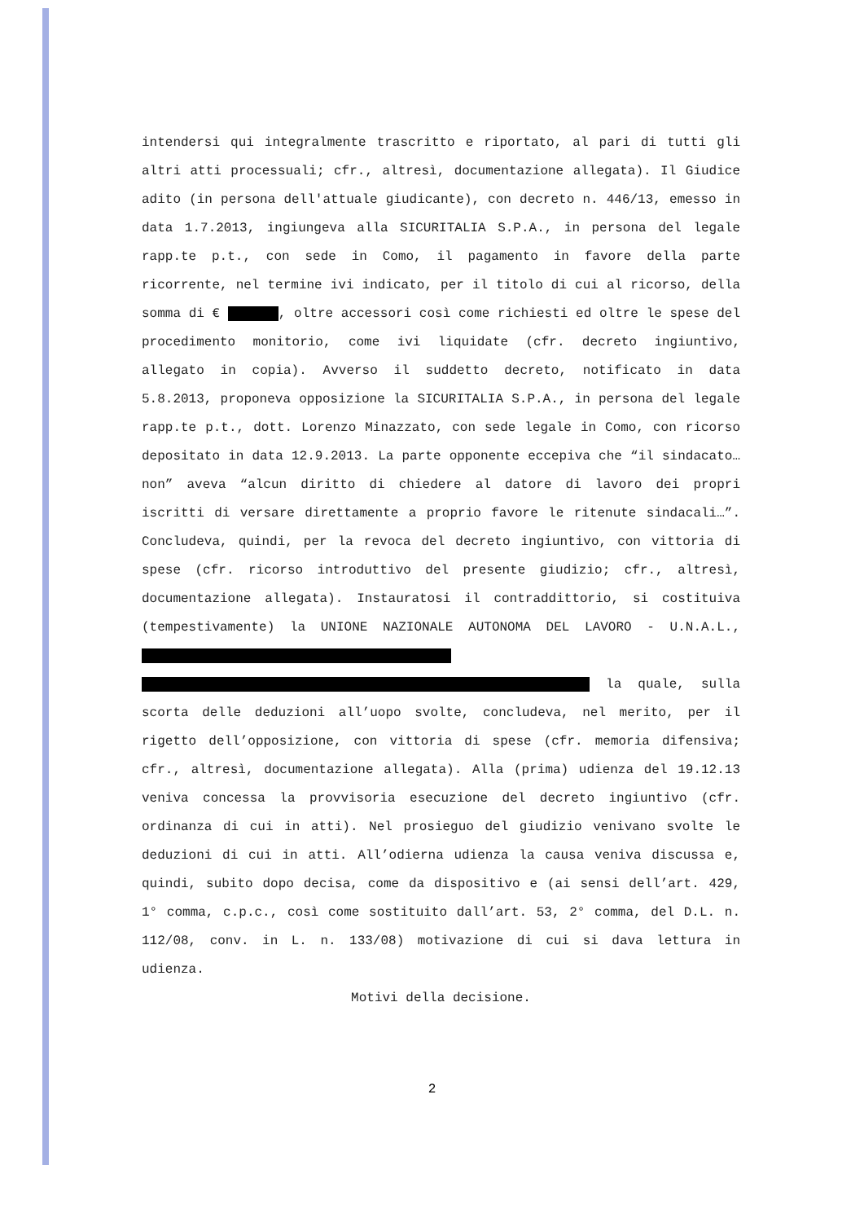intendersi qui integralmente trascritto e riportato, al pari di tutti gli altri atti processuali; cfr., altresì, documentazione allegata). Il Giudice adito (in persona dell'attuale giudicante), con decreto n. 446/13, emesso in data 1.7.2013, ingiungeva alla SICURITALIA S.P.A., in persona del legale rapp.te p.t., con sede in Como, il pagamento in favore della parte ricorrente, nel termine ivi indicato, per il titolo di cui al ricorso, della somma di € , oltre accessori così come richiesti ed oltre le spese del procedimento monitorio, come ivi liquidate (cfr. decreto ingiuntivo, allegato in copia). Avverso il suddetto decreto, notificato in data 5.8.2013, proponeva opposizione la SICURITALIA S.P.A., in persona del legale rapp.te p.t., dott. Lorenzo Minazzato, con sede legale in Como, con ricorso depositato in data 12.9.2013. La parte opponente eccepiva che “il sindacato…non” aveva “alcun diritto di chiedere al datore di lavoro dei propri iscritti di versare direttamente a proprio favore le ritenute sindacali…”. Concludeva, quindi, per la revoca del decreto ingiuntivo, con vittoria di spese (cfr. ricorso introduttivo del presente giudizio; cfr., altresì, documentazione allegata). Instauratosi il contraddittorio, si costituiva (tempestivamente) la UNIONE NAZIONALE AUTONOMA DEL LAVORO - U.N.A.L., la quale, sulla scorta delle deduzioni all’uopo svolte, concludeva, nel merito, per il rigetto dell’opposizione, con vittoria di spese (cfr. memoria difensiva; cfr., altresì, documentazione allegata). Alla (prima) udienza del 19.12.13 veniva concessa la provvisoria esecuzione del decreto ingiuntivo (cfr. ordinanza di cui in atti). Nel prosieguo del giudizio venivano svolte le deduzioni di cui in atti. All’odierna udienza la causa veniva discussa e, quindi, subito dopo decisa, come da dispositivo e (ai sensi dell’art. 429, 1° comma, c.p.c., così come sostituito dall’art. 53, 2° comma, del D.L. n. 112/08, conv. in L. n. 133/08) motivazione di cui si dava lettura in udienza.
Motivi della decisione.
2